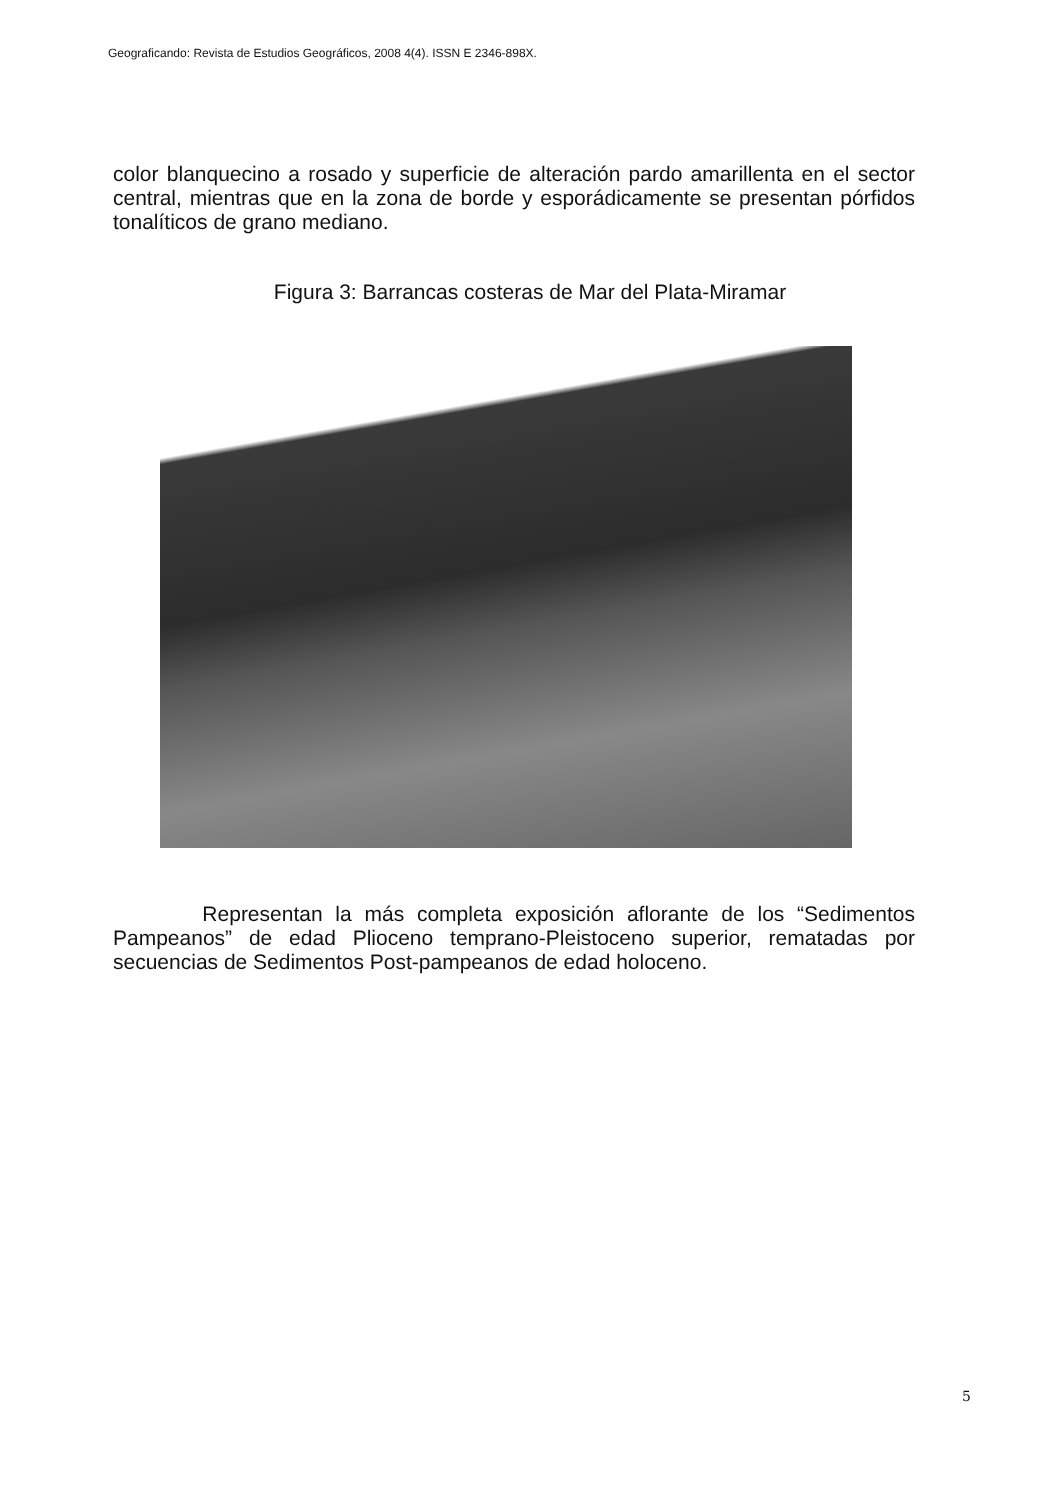Geograficando: Revista de Estudios Geográficos, 2008 4(4). ISSN E 2346-898X.
color blanquecino a rosado y superficie de alteración pardo amarillenta en el sector central, mientras que en la zona de borde y esporádicamente se presentan pórfidos tonalíticos de grano mediano.
Figura 3: Barrancas costeras de Mar del Plata-Miramar
Representan la más completa exposición aflorante de los “Sedimentos Pampeanos” de edad Plioceno temprano-Pleistoceno superior, rematadas por secuencias de Sedimentos Post-pampeanos de edad holoceno.
5